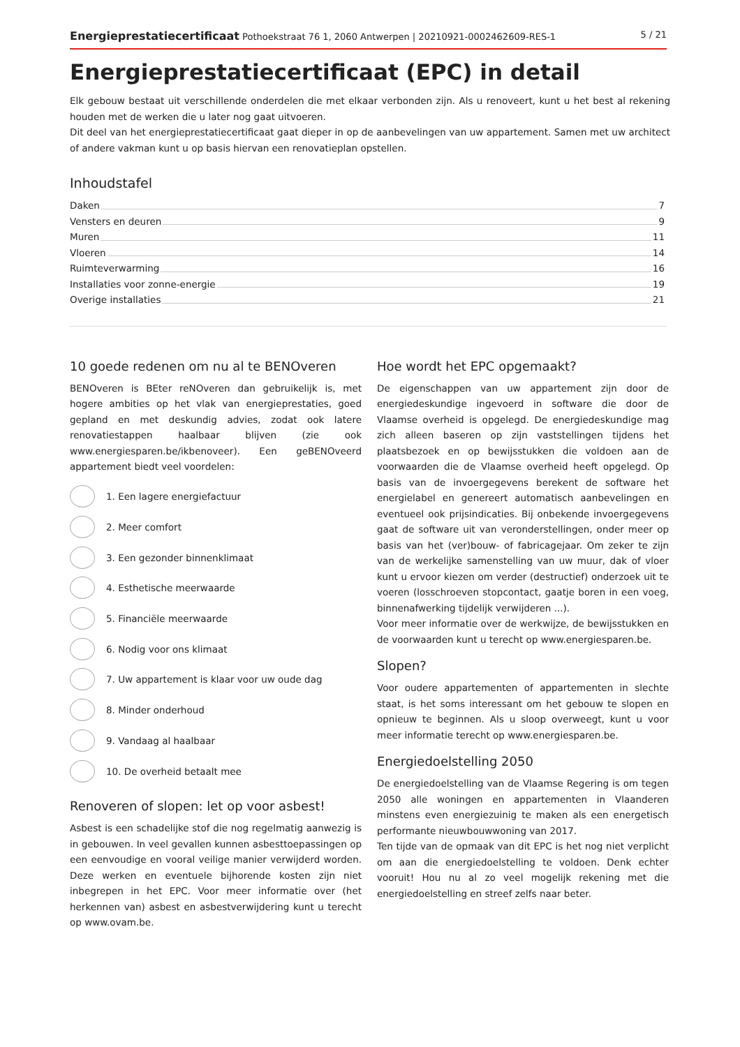Energieprestatiecertificaat Pothoekstraat 76 1, 2060 Antwerpen | 20210921-0002462609-RES-1 5 / 21
Energieprestatiecertificaat (EPC) in detail
Elk gebouw bestaat uit verschillende onderdelen die met elkaar verbonden zijn. Als u renoveert, kunt u het best al rekening houden met de werken die u later nog gaat uitvoeren.
Dit deel van het energieprestatiecertificaat gaat dieper in op de aanbevelingen van uw appartement. Samen met uw architect of andere vakman kunt u op basis hiervan een renovatieplan opstellen.
Inhoudstafel
Daken 7
Vensters en deuren 9
Muren 11
Vloeren 14
Ruimteverwarming 16
Installaties voor zonne-energie 19
Overige installaties 21
10 goede redenen om nu al te BENOveren
BENOveren is BEter reNOveren dan gebruikelijk is, met hogere ambities op het vlak van energieprestaties, goed gepland en met deskundig advies, zodat ook latere renovatiestappen haalbaar blijven (zie ook www.energiesparen.be/ikbenoveer). Een geBENOveerd appartement biedt veel voordelen:
1. Een lagere energiefactuur
2. Meer comfort
3. Een gezonder binnenklimaat
4. Esthetische meerwaarde
5. Financiële meerwaarde
6. Nodig voor ons klimaat
7. Uw appartement is klaar voor uw oude dag
8. Minder onderhoud
9. Vandaag al haalbaar
10. De overheid betaalt mee
Renoveren of slopen: let op voor asbest!
Asbest is een schadelijke stof die nog regelmatig aanwezig is in gebouwen. In veel gevallen kunnen asbesttoepassingen op een eenvoudige en vooral veilige manier verwijderd worden. Deze werken en eventuele bijhorende kosten zijn niet inbegrepen in het EPC. Voor meer informatie over (het herkennen van) asbest en asbestverwijdering kunt u terecht op www.ovam.be.
Hoe wordt het EPC opgemaakt?
De eigenschappen van uw appartement zijn door de energiedeskundige ingevoerd in software die door de Vlaamse overheid is opgelegd. De energiedeskundige mag zich alleen baseren op zijn vaststellingen tijdens het plaatsbezoek en op bewijsstukken die voldoen aan de voorwaarden die de Vlaamse overheid heeft opgelegd. Op basis van de invoergegevens berekent de software het energielabel en genereert automatisch aanbevelingen en eventueel ook prijsindicaties. Bij onbekende invoergegevens gaat de software uit van veronderstellingen, onder meer op basis van het (ver)bouw- of fabricagejaar. Om zeker te zijn van de werkelijke samenstelling van uw muur, dak of vloer kunt u ervoor kiezen om verder (destructief) onderzoek uit te voeren (losschroeven stopcontact, gaatje boren in een voeg, binnenafwerking tijdelijk verwijderen ...).
Voor meer informatie over de werkwijze, de bewijsstukken en de voorwaarden kunt u terecht op www.energiesparen.be.
Slopen?
Voor oudere appartementen of appartementen in slechte staat, is het soms interessant om het gebouw te slopen en opnieuw te beginnen. Als u sloop overweegt, kunt u voor meer informatie terecht op www.energiesparen.be.
Energiedoelstelling 2050
De energiedoelstelling van de Vlaamse Regering is om tegen 2050 alle woningen en appartementen in Vlaanderen minstens even energiezuinig te maken als een energetisch performante nieuwbouwwoning van 2017.
Ten tijde van de opmaak van dit EPC is het nog niet verplicht om aan die energiedoelstelling te voldoen. Denk echter vooruit! Hou nu al zo veel mogelijk rekening met die energiedoelstelling en streef zelfs naar beter.